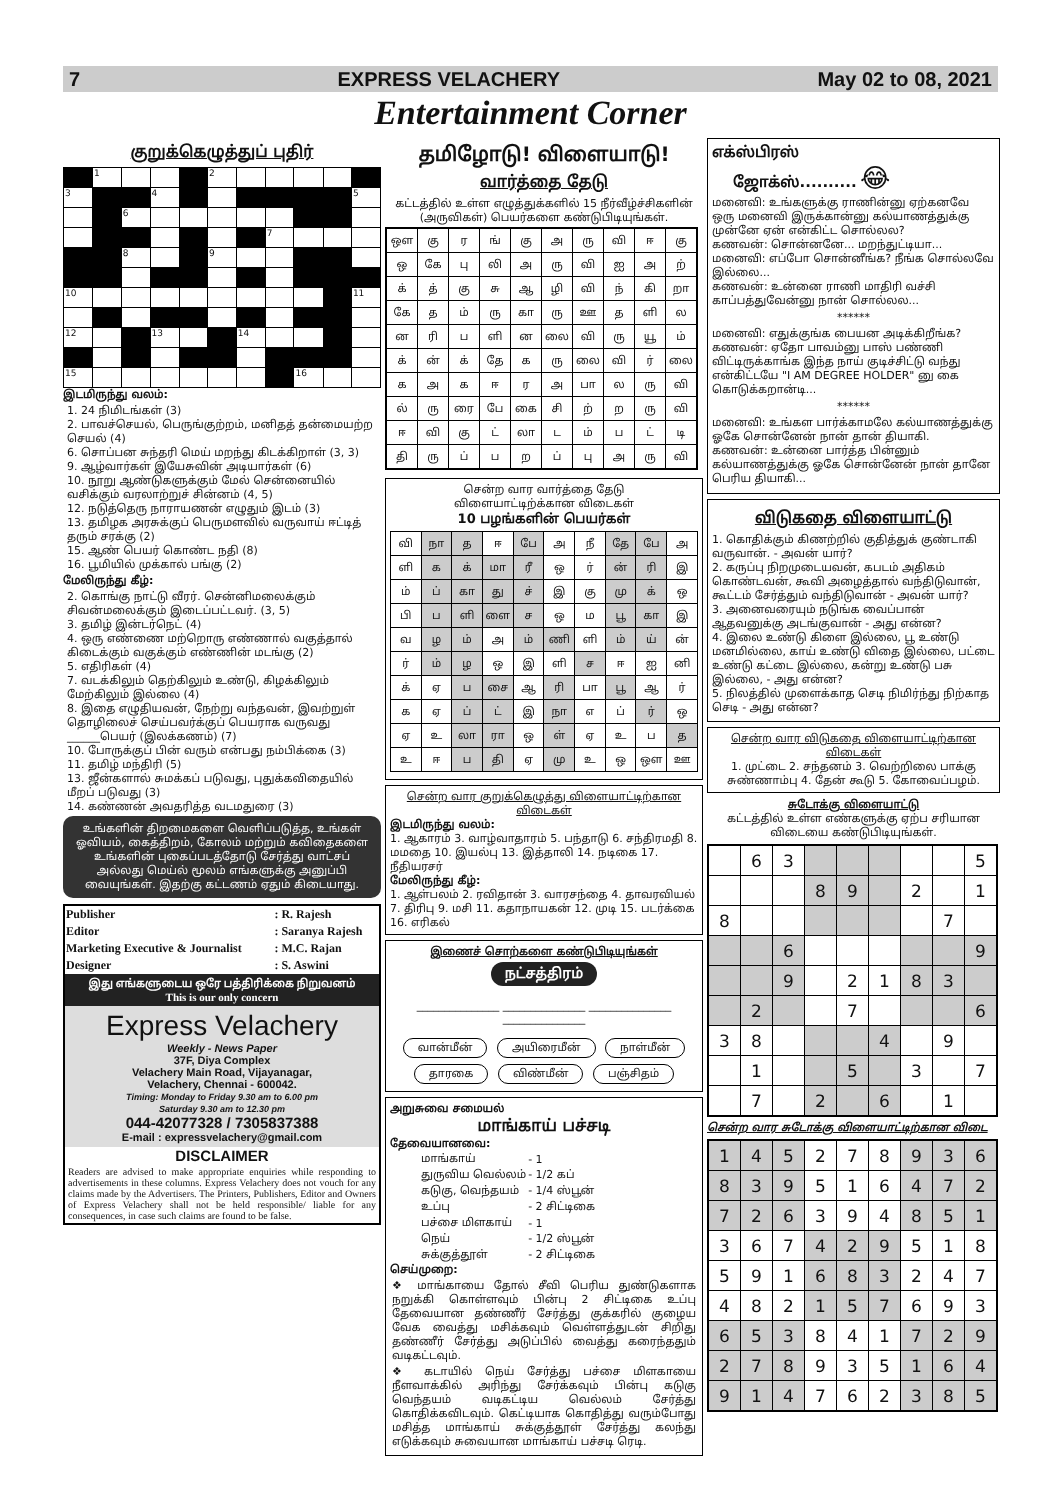7 EXPRESS VELACHERY May 02 to 08, 2021
Entertainment Corner
குறுக்கெழுத்துப் புதிர்
| | 1 | | | | 2 | | | | | |
| 3 | | | 4 | | | | | | | 5 |
| | | 6 | | | | | | | | |
| | | | | | | | 7 | | | |
| | | 8 | | | 9 | | | | | |
| 10 | | | | | | | | | | 11 |
| 12 | | | 13 | | | 14 | | | | |
| 15 | | | | | | | | 16 | | |
இடமிருந்து வலம்:
1. 24 நிமிடங்கள் (3)
2. பாவச்செயல், பெருங்குற்றம், மனிதத் தன்மையற்ற செயல் (4)
6. சொப்பன சுந்தரி மெய் மறந்து கிடக்கிறாள் (3, 3)
9. ஆழ்வார்கள் இயேசுவின் அடியார்கள் (6)
10. நூறு ஆண்டுகளுக்கும் மேல் சென்னையில் வசிக்கும் வரலாற்றுச் சின்னம் (4, 5)
12. நடுத்தெரு நாராயணன் எழுதும் இடம் (3)
13. தமிழக அரசுக்குப் பெருமளவில் வருவாய் ஈட்டித் தரும் சரக்கு (2)
15. ஆண் பெயர் கொண்ட நதி (8)
16. பூமியில் முக்கால் பங்கு (2)
மேலிருந்து கீழ்:
2. கொங்கு நாட்டு வீரர். சென்னிமலைக்கும் சிவன்மலைக்கும் இடைப்பட்டவர். (3, 5)
3. தமிழ் இன்டர்நெட் (4)
4. ஒரு எண்ணை மற்றொரு எண்ணால் வகுத்தால் கிடைக்கும் வகுக்கும் எண்ணின் மடங்கு (2)
5. எதிரிகள் (4)
7. வடக்கிலும் தெற்கிலும் உண்டு, கிழக்கிலும் மேற்கிலும் இல்லை (4)
8. இதை எழுதியவன், நேற்று வந்தவன், இவற்றுள் தொழிலைச் செய்பவர்க்குப் பெயராக வருவது ______பெயர் (இலக்கணம்) (7)
10. போருக்குப் பின் வரும் என்பது நம்பிக்கை (3)
11. தமிழ் மந்திரி (5)
13. ஜீன்களால் சுமக்கப் படுவது, புதுக்கவிதையில் மீறப் படுவது (3)
14. கண்ணன் அவதரித்த வடமதுரை (3)
உங்களின் திறமைகளை வெளிப்படுத்த, உங்கள் ஓவியம், கைத்திறம், கோலம் மற்றும் கவிதைகளை உங்களின் புகைப்படத்தோடு சேர்த்து வாட்சப் அல்லது மெய்ல் மூலம் எங்களுக்கு அனுப்பி வையுங்கள். இதற்கு கட்டணம் ஏதும் கிடையாது.
| Publisher | : R. Rajesh |
| Editor | : Saranya Rajesh |
| Marketing Executive & Journalist | : M.C. Rajan |
| Designer | : S. Aswini |
இது எங்களுடைய ஒரே பத்திரிக்கை நிறுவனம்
This is our only concern
Express Velachery
Weekly - News Paper
37F, Diya Complex
Velachery Main Road, Vijayanagar,
Velachery, Chennai - 600042.
Timing: Monday to Friday 9.30 am to 6.00 pm
Saturday 9.30 am to 12.30 pm
044-42077328 / 7305837388
E-mail : expressvelachery@gmail.com
DISCLAIMER
Readers are advised to make appropriate enquiries while responding to advertisements in these columns. Express Velachery does not vouch for any claims made by the Advertisers. The Printers, Publishers, Editor and Owners of Express Velachery shall not be held responsible/ liable for any consequences, in case such claims are found to be false.
தமிழோடு! விளையாடு!
வார்த்தை தேடு
கட்டத்தில் உள்ள எழுத்துக்களில் 15 நீர்வீழ்ச்சிகளின் (அருவிகள்) பெயர்களை கண்டுபிடியுங்கள்.
| ஔ | கு | ர | ங் | கு | அ | ரு | வி | ஈ | கு |
| ஒ | கே | பு | லி | அ | ரு | வி | ஐ | அ | ற் |
| க் | த் | கு | சு | ஆ | ழி | வி | ந் | கி | றா |
| கே | த | ம் | ரு | கா | ரு | ஊ | த | ளி | ல |
| ன | ரி | ப | ளி | ன | லை | வி | ரு | யூ | ம் |
| க் | ன் | க் | தே | க | ரு | லை | வி | ர் | லை |
| க | அ | க | ஈ | ர | அ | பா | ல | ரு | வி |
| ல் | ரு | ரை | பே | கை | சி | ற் | ற | ரு | வி |
| ஈ | வி | கு | ட் | லா | ட | ம் | ப | ட் | டி |
| தி | ரு | ப் | ப | ற | ப் | பு | அ | ரு | வி |
சென்ற வார வார்த்தை தேடு
விளையாட்டிற்க்கான விடைகள்
10 பழங்களின் பெயர்கள்
| வி | நா | த | ஈ | பே | அ | நீ | தே | பே | அ |
| ளி | க | க் | மா | ரீ | ஒ | ர் | ன் | ரி | இ |
| ம் | ப் | கா | து | ச் | இ | கு | மு | க் | ஒ |
| பி | ப | ளி | ளை | ச | ஒ | ம | பூ | கா | இ |
| வ | ழ | ம் | அ | ம் | ணி | ளி | ம் | ய் | ன் |
| ர் | ம் | ழ | ஒ | இ | ளி | ச | ஈ | ஐ | னி |
| க் | ஏ | ப | சை | ஆ | ரி | பா | பூ | ஆ | ர் |
| க | ஏ | ப் | ட் | இ | நா | எ | ப் | ர் | ஒ |
| ஏ | உ | லா | ரா | ஒ | ள் | ஏ | உ | ப | த |
| உ | ஈ | ப | தி | ஏ | மு | உ | ஒ | ஔ | ஊ |
சென்ற வார குறுக்கெழுத்து விளையாட்டிற்கான விடைகள்
இடமிருந்து வலம்:
1. ஆகாரம் 3. வாழ்வாதாரம் 5. பந்தாடு 6. சந்திரமதி 8. மமதை 10. இயல்பு 13. இத்தாலி 14. நடிகை 17. நீதியரசர்
மேலிருந்து கீழ்:
1. ஆள்பலம் 2. ரவிதான் 3. வாரசந்தை 4. தாவரவியல் 7. திரிபு 9. மசி 11. கதாநாயகன் 12. முடி 15. படர்க்கை 16. எரிகல்
இணைச் சொற்களை கண்டுபிடியுங்கள்
நட்சத்திரம்
_______________ _______________ _______________ _______________
வான்மீன் அயிரைமீன் நாள்மீன்
தாரகை விண்மீன் பஞ்சிதம்
அறுசுவை சமையல்
மாங்காய் பச்சடி
தேவையானவை:
| மாங்காய் | - 1 |
| துருவிய வெல்லம் | - 1/2 கப் |
| கடுகு, வெந்தயம் | - 1/4 ஸ்பூன் |
| உப்பு | - 2 சிட்டிகை |
| பச்சை மிளகாய் | - 1 |
| நெய் | - 1/2 ஸ்பூன் |
| சுக்குத்தூள் | - 2 சிட்டிகை |
செய்முறை:
❖ மாங்காயை தோல் சீவி பெரிய துண்டுகளாக நறுக்கி கொள்ளவும் பின்பு 2 சிட்டிகை உப்பு தேவையான தண்ணீர் சேர்த்து குக்கரில் குழைய வேக வைத்து மசிக்கவும் வெள்ளத்துடன் சிறிது தண்ணீர் சேர்த்து அடுப்பில் வைத்து கரைந்ததும் வடிகட்டவும்.
❖ கடாயில் நெய் சேர்த்து பச்சை மிளகாயை நீளவாக்கில் அரிந்து சேர்க்கவும் பின்பு கடுகு வெந்தயம் வடிகட்டிய வெல்லம் சேர்த்து கொதிக்கவிடவும். கெட்டியாக கொதித்து வரும்போது மசித்த மாங்காய் சுக்குத்தூள் சேர்த்து கலந்து எடுக்கவும் சுவையான மாங்காய் பச்சடி ரெடி.
எக்ஸ்பிரஸ்
ஜோக்ஸ்.......... 😂
மனைவி: உங்களுக்கு ராணின்னு ஏற்கனவே ஒரு மனைவி இருக்கான்னு கல்யாணத்துக்கு முன்னே ஏன் என்கிட்ட சொல்லல?
கணவன்: சொன்னனே... மறந்துட்டியா...
மனைவி: எப்போ சொன்னீங்க? நீங்க சொல்லவே இல்லை...
கணவன்: உன்னை ராணி மாதிரி வச்சி காப்பத்துவேன்னு நான் சொல்லல...
******
மனைவி: எதுக்குங்க பையன அடிக்கிறீங்க?
கணவன்: ஏதோ பாவம்னு பாஸ் பண்ணி விட்டிருக்காங்க இந்த நாய் குடிச்சிட்டு வந்து என்கிட்டயே "I AM DEGREE HOLDER" னு கை கொடுக்கறான்டி...
******
மனைவி: உங்கள பார்க்காமலே கல்யாணத்துக்கு ஓகே சொன்னேன் நான் தான் தியாகி.
கணவன்: உன்னை பார்த்த பின்னும் கல்யாணத்துக்கு ஓகே சொன்னேன் நான் தானே பெரிய தியாகி...
விடுகதை விளையாட்டு
1. கொதிக்கும் கிணற்றில் குதித்துக் குண்டாகி வருவான். - அவன் யார்?
2. கருப்பு நிறமுடையவன், கபடம் அதிகம் கொண்டவன், கூவி அழைத்தால் வந்திடுவான், கூட்டம் சேர்த்தும் வந்திடுவான் - அவன் யார்?
3. அனைவரையும் நடுங்க வைப்பான் ஆதவனுக்கு அடங்குவான் - அது என்ன?
4. இலை உண்டு கிளை இல்லை, பூ உண்டு மனமில்லை, காய் உண்டு விதை இல்லை, பட்டை உண்டு கட்டை இல்லை, கன்று உண்டு பசு இல்லை, - அது என்ன?
5. நிலத்தில் முளைக்காத செடி நிமிர்ந்து நிற்காத செடி - அது என்ன?
சென்ற வார விடுகதை விளையாட்டிற்கான விடைகள்
1. முட்டை 2. சந்தனம் 3. வெற்றிலை பாக்கு சுண்ணாம்பு 4. தேன் கூடு 5. கோவைப்பழம்.
சுடோக்கு விளையாட்டு
கட்டத்தில் உள்ள எண்களுக்கு ஏற்ப சரியான விடையை கண்டுபிடியுங்கள்.
| | 6 | 3 | | | | | | 5 |
| | | | 8 | 9 | | 2 | | 1 |
| 8 | | | | | | | 7 | |
| | | 6 | | | | | | 9 |
| | | 9 | | 2 | 1 | 8 | 3 | |
| | 2 | | | 7 | | | | 6 |
| 3 | 8 | | | | 4 | | 9 | |
| | 1 | | | 5 | | 3 | | 7 |
| | 7 | | 2 | | 6 | | 1 | |
சென்ற வார சுடோக்கு விளையாட்டிற்கான விடை
| 1 | 4 | 5 | 2 | 7 | 8 | 9 | 3 | 6 |
| 8 | 3 | 9 | 5 | 1 | 6 | 4 | 7 | 2 |
| 7 | 2 | 6 | 3 | 9 | 4 | 8 | 5 | 1 |
| 3 | 6 | 7 | 4 | 2 | 9 | 5 | 1 | 8 |
| 5 | 9 | 1 | 6 | 8 | 3 | 2 | 4 | 7 |
| 4 | 8 | 2 | 1 | 5 | 7 | 6 | 9 | 3 |
| 6 | 5 | 3 | 8 | 4 | 1 | 7 | 2 | 9 |
| 2 | 7 | 8 | 9 | 3 | 5 | 1 | 6 | 4 |
| 9 | 1 | 4 | 7 | 6 | 2 | 3 | 8 | 5 |